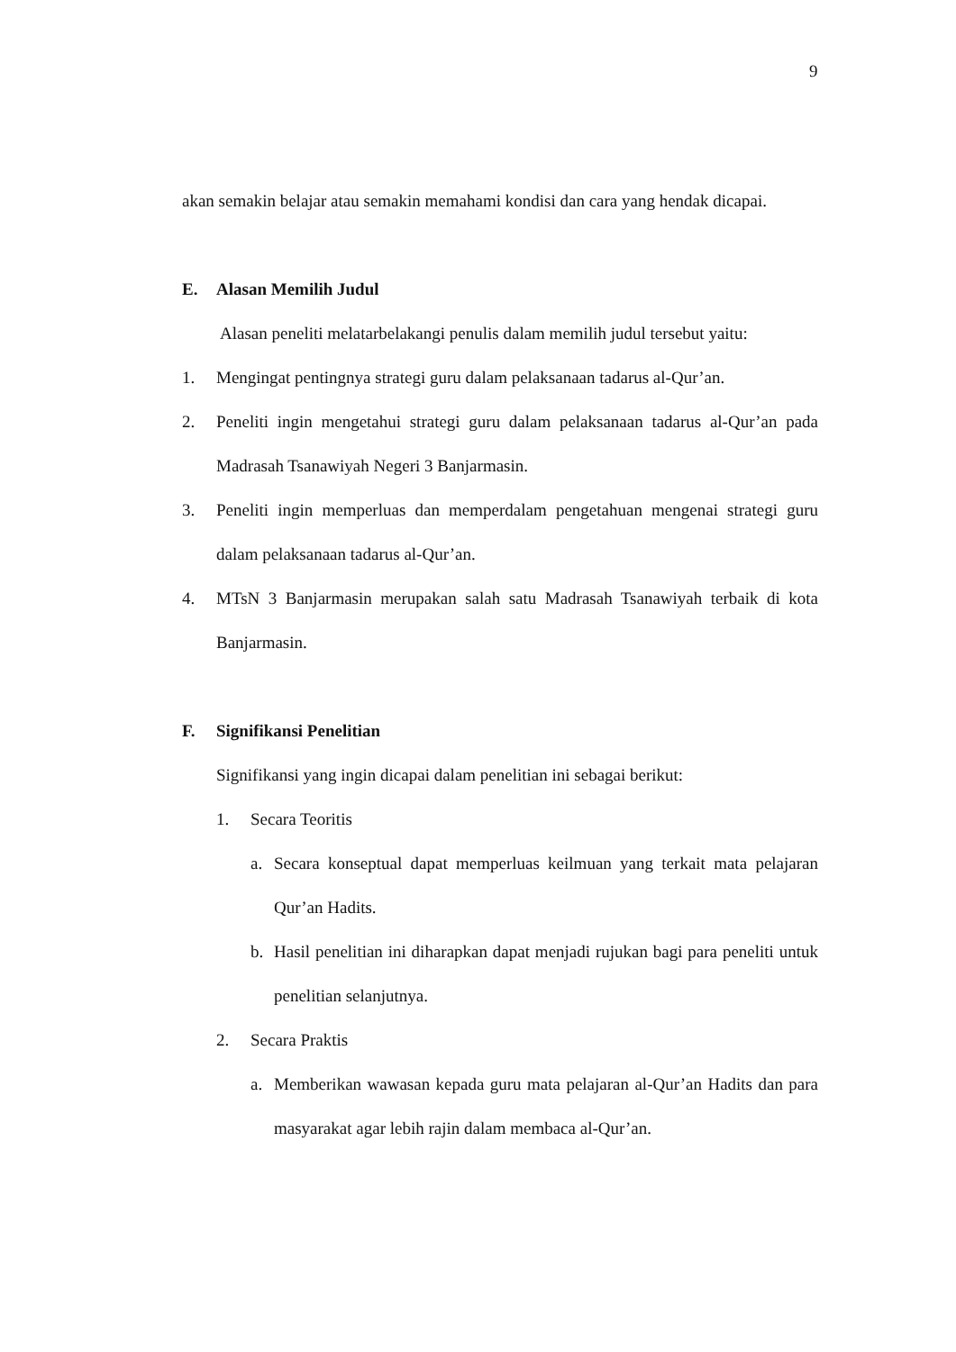9
akan semakin belajar atau semakin memahami kondisi dan cara yang hendak dicapai.
E. Alasan Memilih Judul
Alasan peneliti melatarbelakangi penulis dalam memilih judul tersebut yaitu:
1. Mengingat pentingnya strategi guru dalam pelaksanaan tadarus al-Qur’an.
2. Peneliti ingin mengetahui strategi guru dalam pelaksanaan tadarus al-Qur’an pada Madrasah Tsanawiyah Negeri 3 Banjarmasin.
3. Peneliti ingin memperluas dan memperdalam pengetahuan mengenai strategi guru dalam pelaksanaan tadarus al-Qur’an.
4. MTsN 3 Banjarmasin merupakan salah satu Madrasah Tsanawiyah terbaik di kota Banjarmasin.
F. Signifikansi Penelitian
Signifikansi yang ingin dicapai dalam penelitian ini sebagai berikut:
1. Secara Teoritis
a. Secara konseptual dapat memperluas keilmuan yang terkait mata pelajaran Qur’an Hadits.
b. Hasil penelitian ini diharapkan dapat menjadi rujukan bagi para peneliti untuk penelitian selanjutnya.
2. Secara Praktis
a. Memberikan wawasan kepada guru mata pelajaran al-Qur’an Hadits dan para masyarakat agar lebih rajin dalam membaca al-Qur’an.